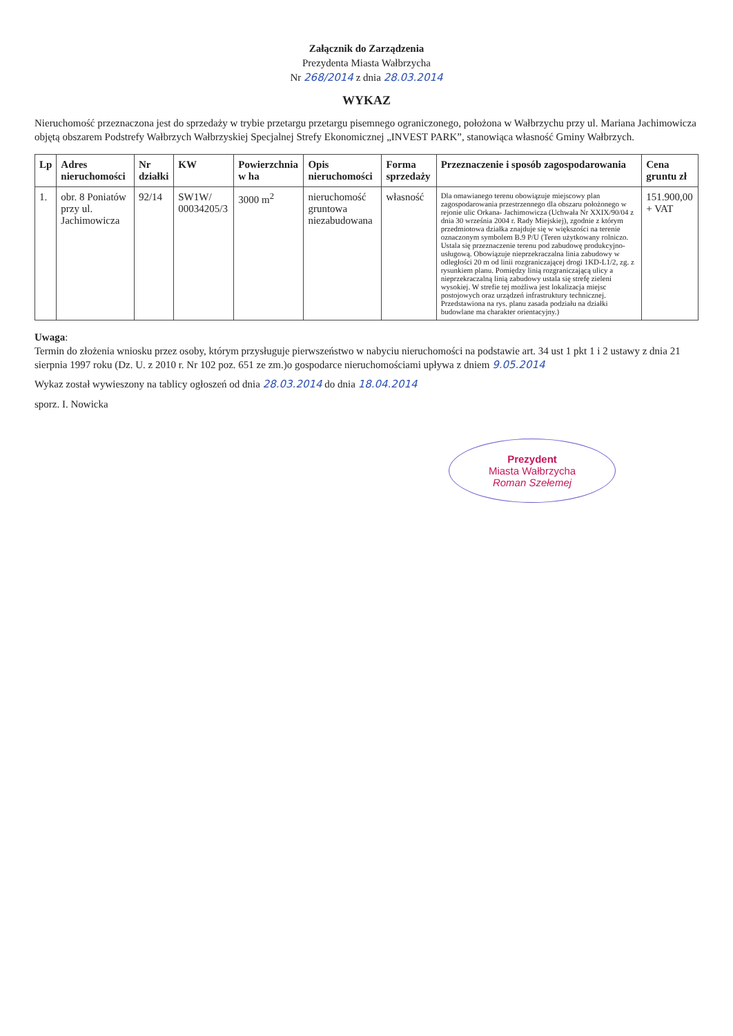Załącznik do Zarządzenia
Prezydenta Miasta Wałbrzycha
Nr 268/2014 z dnia 28.03.2014
WYKAZ
Nieruchomość przeznaczona jest do sprzedaży w trybie przetargu przetargu pisemnego ograniczonego, położona w Wałbrzychu przy ul. Mariana Jachimowicza objętą obszarem Podstrefy Wałbrzych Wałbrzyskiej Specjalnej Strefy Ekonomicznej „INVEST PARK”, stanowiąca własność Gminy Wałbrzych.
| Lp | Adres nieruchomości | Nr działki | KW | Powierzchnia w ha | Opis nieruchomości | Forma sprzedaży | Przeznaczenie i sposób zagospodarowania | Cena gruntu zł |
| --- | --- | --- | --- | --- | --- | --- | --- | --- |
| 1. | obr. 8 Poniatów przy ul. Jachimowicza | 92/14 | SW1W/ 00034205/3 | 3000 m<sup>2</sup> | nieruchomość gruntowa niezabudowana | własność | Dla omawianego terenu obowiązuje miejscowy plan zagospodarowania przestrzennego dla obszaru położonego w rejonie ulic Orkana- Jachimowicza (Uchwała Nr XXIX/90/04 z dnia 30 września 2004 r. Rady Miejskiej), zgodnie z którym przedmiotowa działka znajduje się w większości na terenie oznaczonym symbolem B.9 P/U (Teren użytkowany rolniczo. Ustala się przeznaczenie terenu pod zabudowę produkcyjno-usługową. Obowiązuje nieprzekraczalna linia zabudowy w odległości 20 m od linii rozgraniczającej drogi 1KD-L1/2, zg. z rysunkiem planu. Pomiędzy linią rozgraniczającą ulicy a nieprzekraczalną linią zabudowy ustala się strefę zieleni wysokiej. W strefie tej możliwa jest lokalizacja miejsc postojowych oraz urządzeń infrastruktury technicznej. Przedstawiona na rys. planu zasada podziału na działki budowlane ma charakter orientacyjny.) | 151.900,00 + VAT |
Uwaga:
Termin do złożenia wniosku przez osoby, którym przysługuje pierwszeństwo w nabyciu nieruchomości na podstawie art. 34 ust 1 pkt 1 i 2 ustawy z dnia 21 sierpnia 1997 roku (Dz. U. z 2010 r. Nr 102 poz. 651 ze zm.)o gospodarce nieruchomościami upływa z dniem 9.05.2014
Wykaz został wywieszony na tablicy ogłoszeń od dnia 28.03.2014 do dnia 18.04.2014
sporz. I. Nowicka
Prezydent
Miasta Wałbrzycha
Roman Szełemej